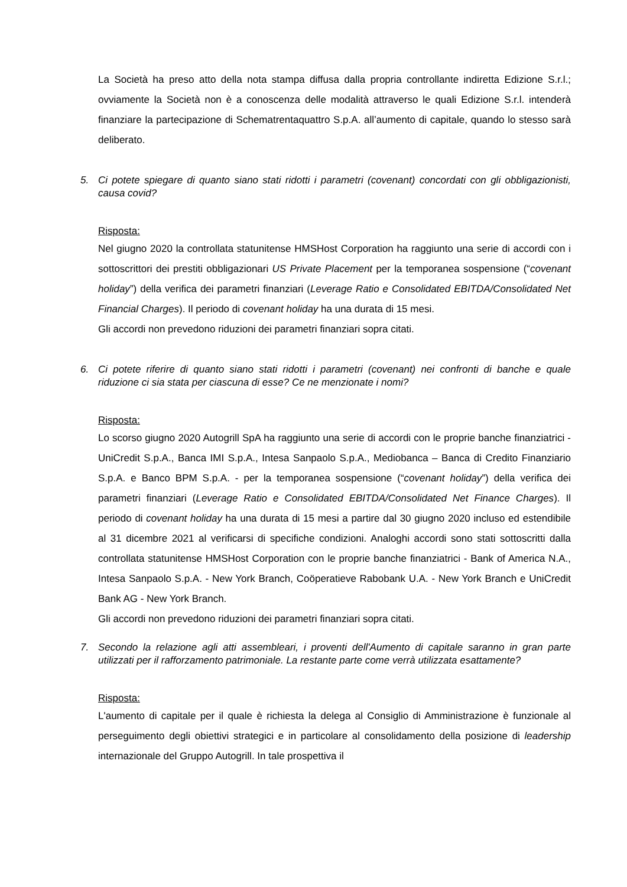La Società ha preso atto della nota stampa diffusa dalla propria controllante indiretta Edizione S.r.l.; ovviamente la Società non è a conoscenza delle modalità attraverso le quali Edizione S.r.l. intenderà finanziare la partecipazione di Schematrentaquattro S.p.A. all’aumento di capitale, quando lo stesso sarà deliberato.
5. Ci potete spiegare di quanto siano stati ridotti i parametri (covenant) concordati con gli obbligazionisti, causa covid?
Risposta:
Nel giugno 2020 la controllata statunitense HMSHost Corporation ha raggiunto una serie di accordi con i sottoscrittori dei prestiti obbligazionari US Private Placement per la temporanea sospensione (“covenant holiday”) della verifica dei parametri finanziari (Leverage Ratio e Consolidated EBITDA/Consolidated Net Financial Charges). Il periodo di covenant holiday ha una durata di 15 mesi.
Gli accordi non prevedono riduzioni dei parametri finanziari sopra citati.
6. Ci potete riferire di quanto siano stati ridotti i parametri (covenant) nei confronti di banche e quale riduzione ci sia stata per ciascuna di esse? Ce ne menzionate i nomi?
Risposta:
Lo scorso giugno 2020 Autogrill SpA ha raggiunto una serie di accordi con le proprie banche finanziatrici - UniCredit S.p.A., Banca IMI S.p.A., Intesa Sanpaolo S.p.A., Mediobanca – Banca di Credito Finanziario S.p.A. e Banco BPM S.p.A. - per la temporanea sospensione (“covenant holiday”) della verifica dei parametri finanziari (Leverage Ratio e Consolidated EBITDA/Consolidated Net Finance Charges). Il periodo di covenant holiday ha una durata di 15 mesi a partire dal 30 giugno 2020 incluso ed estendibile al 31 dicembre 2021 al verificarsi di specifiche condizioni. Analoghi accordi sono stati sottoscritti dalla controllata statunitense HMSHost Corporation con le proprie banche finanziatrici - Bank of America N.A., Intesa Sanpaolo S.p.A. - New York Branch, Coöperatieve Rabobank U.A. - New York Branch e UniCredit Bank AG - New York Branch.
Gli accordi non prevedono riduzioni dei parametri finanziari sopra citati.
7. Secondo la relazione agli atti assembleari, i proventi dell'Aumento di capitale saranno in gran parte utilizzati per il rafforzamento patrimoniale. La restante parte come verrà utilizzata esattamente?
Risposta:
L'aumento di capitale per il quale è richiesta la delega al Consiglio di Amministrazione è funzionale al perseguimento degli obiettivi strategici e in particolare al consolidamento della posizione di leadership internazionale del Gruppo Autogrill. In tale prospettiva il